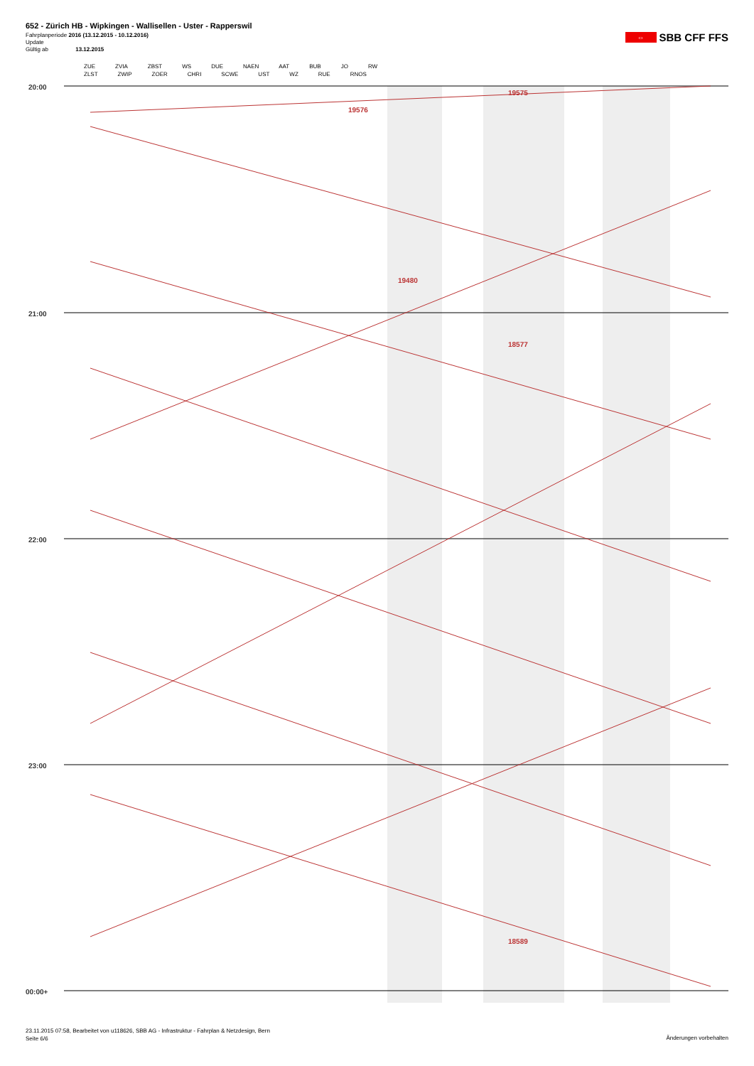652 - Zürich HB - Wipkingen - Wallisellen - Uster - Rapperswil
Fahrplanperiode 2016 (13.12.2015 - 10.12.2016)
Update
Gültig ab 13.12.2015
⇔ SBB CFF FFS
ZUE ZVIA ZBST WS DUE NAEN AAT BUB JO RW
ZLST ZWIP ZOER CHRI SCWE UST WZ RUE RNOS
20:00
21:00
22:00
23:00
00:00+
19575
19576
18577
19480
18589
23.11.2015 07:58, Bearbeitet von u118626, SBB AG - Infrastruktur - Fahrplan & Netzdesign, Bern
Seite 6/6
Änderungen vorbehalten